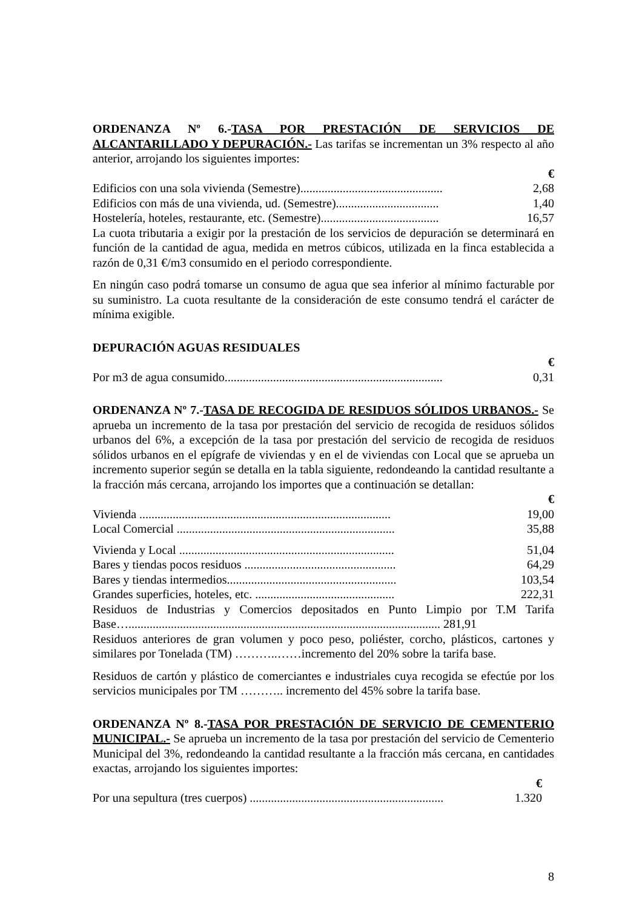ORDENANZA Nº 6.-TASA POR PRESTACIÓN DE SERVICIOS DE ALCANTARILLADO Y DEPURACIÓN.- Las tarifas se incrementan un 3% respecto al año anterior, arrojando los siguientes importes:
| | € |
| Edificios con una sola vivienda (Semestre)............................................... | 2,68 |
| Edificios con más de una vivienda, ud. (Semestre).................................. | 1,40 |
| Hostelería, hoteles, restaurante, etc. (Semestre)....................................... | 16,57 |
La cuota tributaria a exigir por la prestación de los servicios de depuración se determinará en función de la cantidad de agua, medida en metros cúbicos, utilizada en la finca establecida a razón de 0,31 €/m3 consumido en el periodo correspondiente.
En ningún caso podrá tomarse un consumo de agua que sea inferior al mínimo facturable por su suministro. La cuota resultante de la consideración de este consumo tendrá el carácter de mínima exigible.
DEPURACIÓN AGUAS RESIDUALES
| | € |
| Por m3 de agua consumido........................................................................ | 0,31 |
ORDENANZA Nº 7.-TASA DE RECOGIDA DE RESIDUOS SÓLIDOS URBANOS.- Se aprueba un incremento de la tasa por prestación del servicio de recogida de residuos sólidos urbanos del 6%, a excepción de la tasa por prestación del servicio de recogida de residuos sólidos urbanos en el epígrafe de viviendas y en el de viviendas con Local que se aprueba un incremento superior según se detalla en la tabla siguiente, redondeando la cantidad resultante a la fracción más cercana, arrojando los importes que a continuación se detallan:
| | € |
| Vivienda ................................................................................... | 19,00 |
| Local Comercial ........................................................................ | 35,88 |
| Vivienda y Local ....................................................................... | 51,04 |
| Bares y tiendas pocos residuos .................................................. | 64,29 |
| Bares y tiendas intermedios........................................................ | 103,54 |
| Grandes superficies, hoteles, etc. .............................................. | 222,31 |
Residuos de Industrias y Comercios depositados en Punto Limpio por T.M Tarifa Base…....................................................................................................... 281,91
Residuos anteriores de gran volumen y poco peso, poliéster, corcho, plásticos, cartones y similares por Tonelada (TM) ………..……incremento del 20% sobre la tarifa base.
Residuos de cartón y plástico de comerciantes e industriales cuya recogida se efectúe por los servicios municipales por TM ……….. incremento del 45% sobre la tarifa base.
ORDENANZA Nº 8.-TASA POR PRESTACIÓN DE SERVICIO DE CEMENTERIO MUNICIPAL.- Se aprueba un incremento de la tasa por prestación del servicio de Cementerio Municipal del 3%, redondeando la cantidad resultante a la fracción más cercana, en cantidades exactas, arrojando los siguientes importes:
| | € |
| Por una sepultura (tres cuerpos) ................................................................ | 1.320 |
8